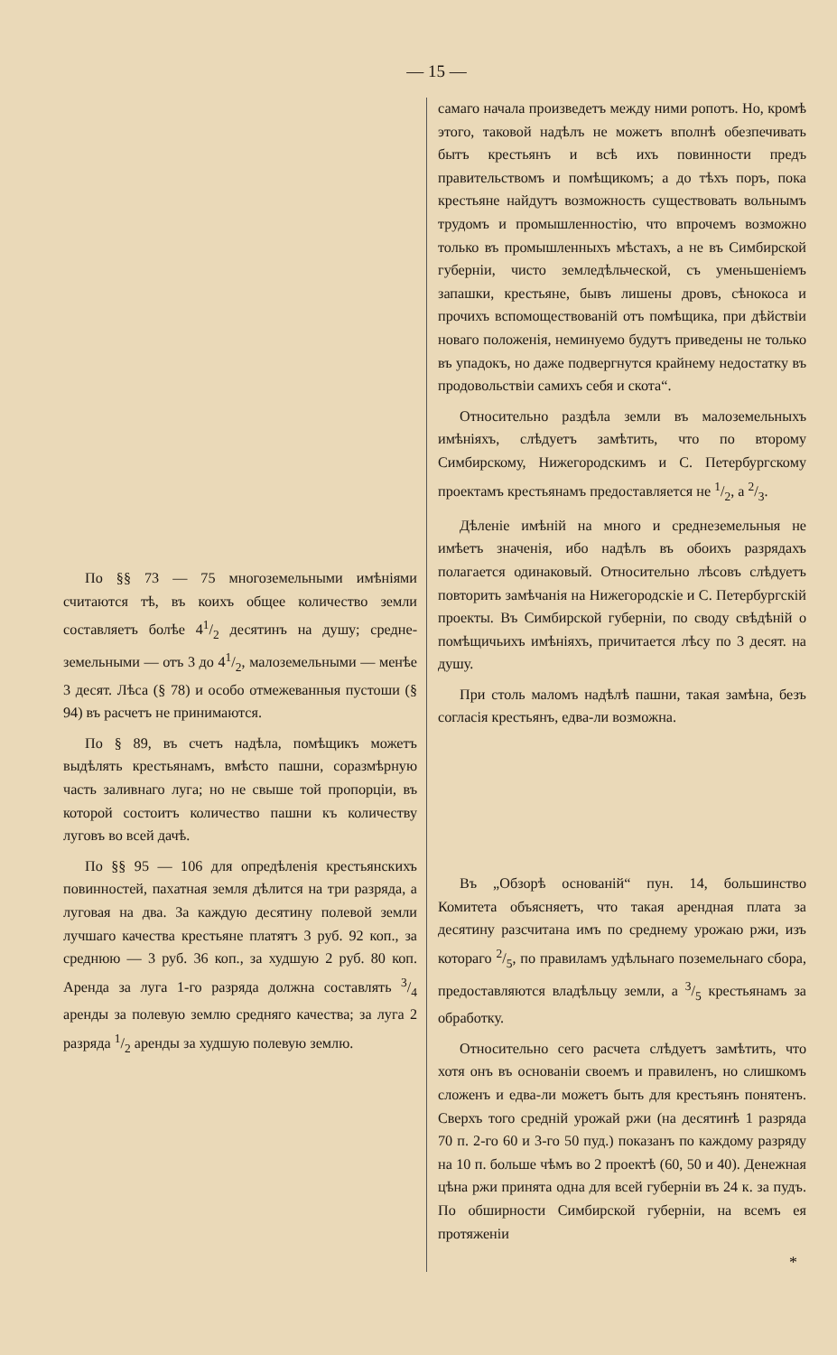— 15 —
По §§ 73 — 75 многоземельными имѣніями считаются тѣ, въ коихъ общее количество земли составляетъ болѣе 41/2 десятинъ на душу; средне­земельными — отъ 3 до 41/2, малоземельны­ми — менѣе 3 десят. Лѣса (§ 78) и особо от­межеванныя пустоши (§ 94) въ расчетъ не при­нимаются.
По § 89, въ счетъ надѣла, помѣщикъ мо­жетъ выдѣлять крестьянамъ, вмѣсто пашни, со­размѣрную часть заливнаго луга; но не свыше той пропорціи, въ которой состоитъ количество пашни къ количеству луговъ во всей дачѣ.
По §§ 95 — 106 для опредѣленія крестьян­скихъ повинностей, пахатная земля дѣлится на три разряда, а луговая на два. За каждую деся­тину полевой земли лучшаго качества крестьяне платятъ 3 руб. 92 коп., за среднюю — 3 руб. 36 коп., за худшую 2 руб. 80 коп. Аренда за луга 1-го разряда должна составлять 3/4 аренды за полевую землю средняго качества; за луга 2 разряда 1/2 аренды за худшую полевую землю.
самаго начала произведетъ между ними ропотъ. Но, кромѣ этого, таковой надѣлъ не можетъ вполнѣ обезпечивать бытъ крестьянъ и всѣ ихъ повин­ности предъ правительствомъ и помѣщикомъ; а до тѣхъ поръ, пока крестьяне найдутъ возмож­ность существовать вольнымъ трудомъ и промыш­ленностію, что впрочемъ возможно только въ про­мышленныхъ мѣстахъ, а не въ Симбирской гу­берніи, чисто земледѣльческой, съ уменьшеніемъ запашки, крестьяне, бывъ лишены дровъ, сѣно­коса и прочихъ вспомоществованій отъ помѣщика, при дѣйствіи новаго положенія, неминуемо бу­дутъ приведены не только въ упадокъ, но даже подвергнутся крайнему недостатку въ продоволь­ствіи самихъ себя и скота“.
Относительно раздѣла земли въ малоземельныхъ имѣніяхъ, слѣдуетъ замѣтить, что по второму Симбирскому, Нижегородскимъ и С. Петербург­скому проектамъ крестьянамъ предоставляется не 1/2, а 2/3.
Дѣленіе имѣній на много и среднеземельныя не имѣетъ значенія, ибо надѣлъ въ обоихъ раз­рядахъ полагается одинаковый. Относительно лѣ­совъ слѣдуетъ повторить замѣчанія на Нижего­родскіе и С. Петербургскій проекты. Въ Симбир­ской губерніи, по своду свѣдѣній о помѣщичьихъ имѣніяхъ, причитается лѣсу по 3 десят. на душу.
При столь маломъ надѣлѣ пашни, такая замѣна, безъ согласія крестьянъ, едва-ли возможна.
Въ „Обзорѣ основаній“ пун. 14, большинство Комитета объясняетъ, что такая арендная плата за десятину разсчитана имъ по среднему урожаю ржи, изъ котораго 2/5, по правиламъ удѣльнаго поземельнаго сбора, предоставляются владѣльцу земли, а 3/5 крестьянамъ за обработку.
Относительно сего расчета слѣдуетъ замѣтить, что хотя онъ въ основаніи своемъ и правиленъ, но слишкомъ сложенъ и едва-ли можетъ быть для крестьянъ понятенъ. Сверхъ того средній урожай ржи (на десятинѣ 1 разряда 70 п. 2-го 60 и 3-го 50 пуд.) показанъ по каждому раз­ряду на 10 п. больше чѣмъ во 2 проектѣ (60, 50 и 40). Денежная цѣна ржи принята одна для всей губерніи въ 24 к. за пудъ. По обширности Симбирской губерніи, на всемъ ея протяженіи
*